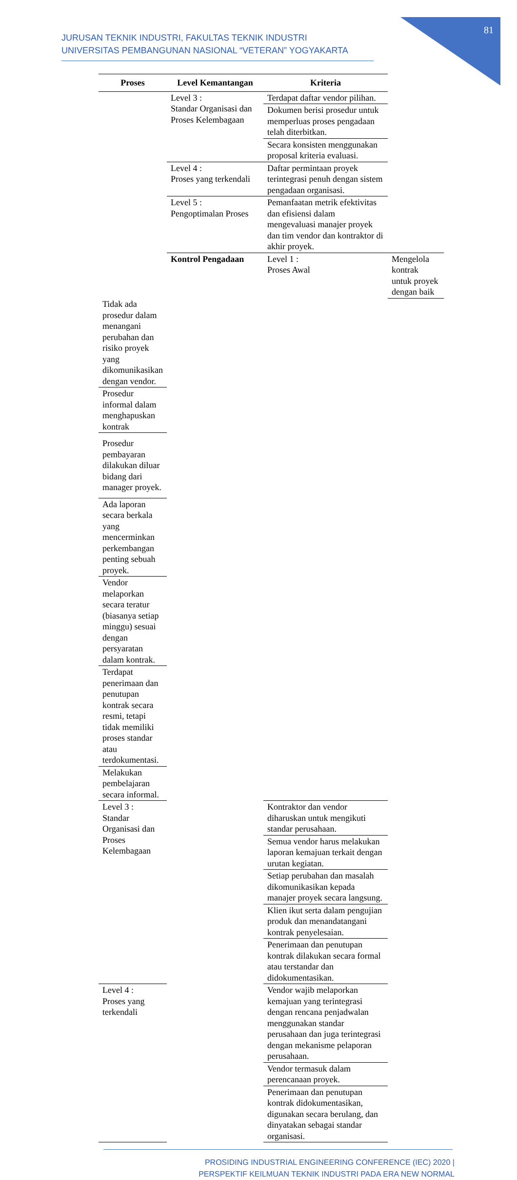81
JURUSAN TEKNIK INDUSTRI, FAKULTAS TEKNIK INDUSTRI
UNIVERSITAS PEMBANGUNAN NASIONAL “VETERAN” YOGYAKARTA
| Proses | Level Kemantangan | Kriteria | |
| --- | --- | --- | --- |
| | Level 3 : Standar Organisasi dan Proses Kelembagaan | Terdapat daftar vendor pilihan. | |
| | | Dokumen berisi prosedur untuk memperluas proses pengadaan telah diterbitkan. | |
| | | Secara konsisten menggunakan proposal kriteria evaluasi. | |
| | Level 4 : Proses yang terkendali | Daftar permintaan proyek terintegrasi penuh dengan sistem pengadaan organisasi. | |
| | Level 5 : Pengoptimalan Proses | Pemanfaatan metrik efektivitas dan efisiensi dalam mengevaluasi manajer proyek dan tim vendor dan kontraktor di akhir proyek. | |
| | Kontrol Pengadaan | Level 1 : Proses Awal | Mengelola kontrak untuk proyek dengan baik |
| Tidak ada prosedur dalam menangani perubahan dan risiko proyek yang dikomunikasikan dengan vendor. | | | |
| Prosedur informal dalam menghapuskan kontrak | | | |
| Prosedur pembayaran dilakukan diluar bidang dari manager proyek. | | | |
| Ada laporan secara berkala yang mencerminkan perkembangan penting sebuah proyek. | | | |
| Vendor melaporkan secara teratur (biasanya setiap minggu) sesuai dengan persyaratan dalam kontrak. | | | |
| Terdapat penerimaan dan penutupan kontrak secara resmi, tetapi tidak memiliki proses standar atau terdokumentasi. | | | |
| Melakukan pembelajaran secara informal. | | | |
| Level 3 : Standar Organisasi dan Proses Kelembagaan | | Kontraktor dan vendor diharuskan untuk mengikuti standar perusahaan. | |
| | | Semua vendor harus melakukan laporan kemajuan terkait dengan urutan kegiatan. | |
| | | Setiap perubahan dan masalah dikomunikasikan kepada manajer proyek secara langsung. | |
| | | Klien ikut serta dalam pengujian produk dan menandatangani kontrak penyelesaian. | |
| | | Penerimaan dan penutupan kontrak dilakukan secara formal atau terstandar dan didokumentasikan. | |
| Level 4 : Proses yang terkendali | | Vendor wajib melaporkan kemajuan yang terintegrasi dengan rencana penjadwalan menggunakan standar perusahaan dan juga terintegrasi dengan mekanisme pelaporan perusahaan. | |
| | | Vendor termasuk dalam perencanaan proyek. | |
| | | Penerimaan dan penutupan kontrak didokumentasikan, digunakan secara berulang, dan dinyatakan sebagai standar organisasi. | |
PROSIDING INDUSTRIAL ENGINEERING CONFERENCE (IEC) 2020 |
PERSPEKTIF KEILMUAN TEKNIK INDUSTRI PADA ERA NEW NORMAL